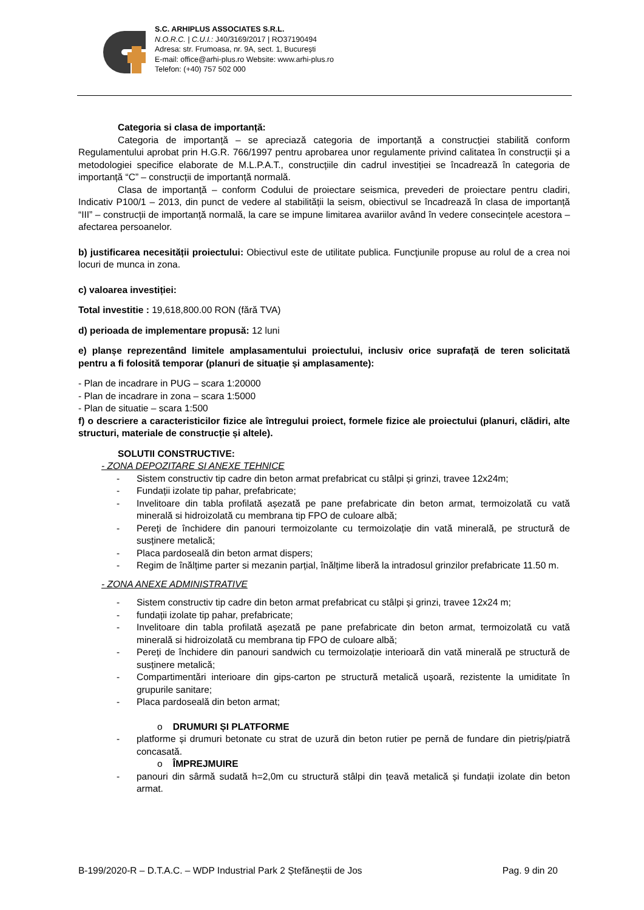S.C. ARHIPLUS ASSOCIATES S.R.L.
N.O.R.C. | C.U.I.: J40/3169/2017 | RO37190494
Adresa: str. Frumoasa, nr. 9A, sect. 1, București
E-mail: office@arhi-plus.ro Website: www.arhi-plus.ro
Telefon: (+40) 757 502 000
Categoria si clasa de importanță:
Categoria de importanță – se apreciază categoria de importanță a construcției stabilită conform Regulamentului aprobat prin H.G.R. 766/1997 pentru aprobarea unor regulamente privind calitatea în construcții și a metodologiei specifice elaborate de M.L.P.A.T., construcțiile din cadrul investiției se încadrează în categoria de importanță “C” – construcții de importanță normală.
Clasa de importanță – conform Codului de proiectare seismica, prevederi de proiectare pentru cladiri, Indicativ P100/1 – 2013, din punct de vedere al stabilității la seism, obiectivul se încadrează în clasa de importanță “III” – construcții de importanță normală, la care se impune limitarea avariilor având în vedere consecințele acestora – afectarea persoanelor.
b) justificarea necesității proiectului: Obiectivul este de utilitate publica. Funcţiunile propuse au rolul de a crea noi locuri de munca in zona.
c) valoarea investiției:
Total investitie : 19,618,800.00 RON (fără TVA)
d) perioada de implementare propusă: 12 luni
e) planșe reprezentând limitele amplasamentului proiectului, inclusiv orice suprafață de teren solicitată pentru a fi folosită temporar (planuri de situație și amplasamente):
- Plan de incadrare in PUG – scara 1:20000
- Plan de incadrare in zona – scara 1:5000
- Plan de situatie – scara 1:500
f) o descriere a caracteristicilor fizice ale întregului proiect, formele fizice ale proiectului (planuri, clădiri, alte structuri, materiale de construcție și altele).
SOLUTII CONSTRUCTIVE:
- ZONA DEPOZITARE SI ANEXE TEHNICE
- Sistem constructiv tip cadre din beton armat prefabricat cu stâlpi și grinzi, travee 12x24m;
- Fundații izolate tip pahar, prefabricate;
- Invelitoare din tabla profilată așezată pe pane prefabricate din beton armat, termoizolată cu vată minerală si hidroizolată cu membrana tip FPO de culoare albă;
- Pereți de închidere din panouri termoizolante cu termoizolație din vată minerală, pe structură de susținere metalică;
- Placa pardoseală din beton armat dispers;
- Regim de înălțime parter si mezanin parțial, înălțime liberă la intradosul grinzilor prefabricate 11.50 m.
- ZONA ANEXE ADMINISTRATIVE
- Sistem constructiv tip cadre din beton armat prefabricat cu stâlpi și grinzi, travee 12x24 m;
- fundații izolate tip pahar, prefabricate;
- Invelitoare din tabla profilată așezată pe pane prefabricate din beton armat, termoizolată cu vată minerală si hidroizolată cu membrana tip FPO de culoare albă;
- Pereți de închidere din panouri sandwich cu termoizolație interioară din vată minerală pe structură de susținere metalică;
- Compartimentări interioare din gips-carton pe structură metalică ușoară, rezistente la umiditate în grupurile sanitare;
- Placa pardoseală din beton armat;
o DRUMURI ȘI PLATFORME
- platforme și drumuri betonate cu strat de uzură din beton rutier pe pernă de fundare din pietriș/piatră concasată.
o ÎMPREJMUIRE
- panouri din sârmă sudată h=2,0m cu structură stâlpi din țeavă metalică și fundații izolate din beton armat.
B-199/2020-R – D.T.A.C. – WDP Industrial Park 2 Ștefăneștii de Jos Pag. 9 din 20